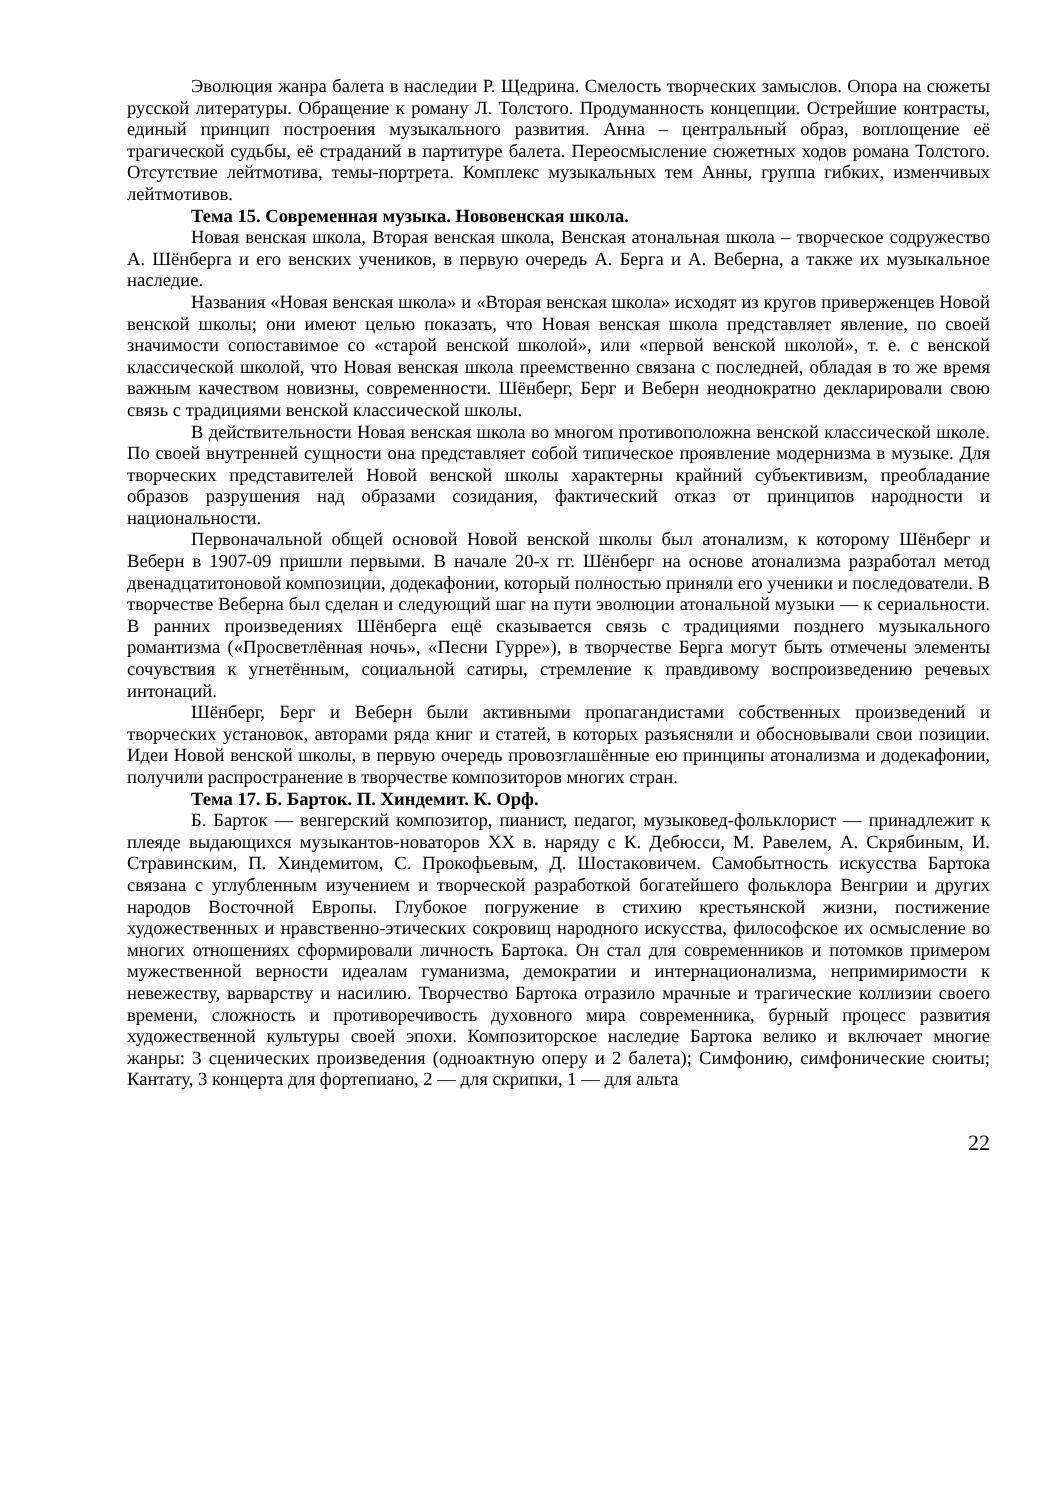Эволюция жанра балета в наследии Р. Щедрина. Смелость творческих замыслов. Опора на сюжеты русской литературы. Обращение к роману Л. Толстого. Продуманность концепции. Острейшие контрасты, единый принцип построения музыкального развития. Анна – центральный образ, воплощение её трагической судьбы, её страданий в партитуре балета. Переосмысление сюжетных ходов романа Толстого. Отсутствие лейтмотива, темы-портрета. Комплекс музыкальных тем Анны, группа гибких, изменчивых лейтмотивов.
Тема 15. Современная музыка. Нововенская школа.
Новая венская школа, Вторая венская школа, Венская атональная школа – творческое содружество А. Шёнберга и его венских учеников, в первую очередь А. Берга и А. Веберна, а также их музыкальное наследие.
Названия «Новая венская школа» и «Вторая венская школа» исходят из кругов приверженцев Новой венской школы; они имеют целью показать, что Новая венская школа представляет явление, по своей значимости сопоставимое со «старой венской школой», или «первой венской школой», т. е. с венской классической школой, что Новая венская школа преемственно связана с последней, обладая в то же время важным качеством новизны, современности. Шёнберг, Берг и Веберн неоднократно декларировали свою связь с традициями венской классической школы.
В действительности Новая венская школа во многом противоположна венской классической школе. По своей внутренней сущности она представляет собой типическое проявление модернизма в музыке. Для творческих представителей Новой венской школы характерны крайний субъективизм, преобладание образов разрушения над образами созидания, фактический отказ от принципов народности и национальности.
Первоначальной общей основой Новой венской школы был атонализм, к которому Шёнберг и Веберн в 1907-09 пришли первыми. В начале 20-х гг. Шёнберг на основе атонализма разработал метод двенадцатитоновой композиции, додекафонии, который полностью приняли его ученики и последователи. В творчестве Веберна был сделан и следующий шаг на пути эволюции атональной музыки — к сериальности. В ранних произведениях Шёнберга ещё сказывается связь с традициями позднего музыкального романтизма («Просветлённая ночь», «Песни Гурре»), в творчестве Берга могут быть отмечены элементы сочувствия к угнетённым, социальной сатиры, стремление к правдивому воспроизведению речевых интонаций.
Шёнберг, Берг и Веберн были активными пропагандистами собственных произведений и творческих установок, авторами ряда книг и статей, в которых разъясняли и обосновывали свои позиции. Идеи Новой венской школы, в первую очередь провозглашённые ею принципы атонализма и додекафонии, получили распространение в творчестве композиторов многих стран.
Тема 17. Б. Барток. П. Хиндемит. К. Орф.
Б. Барток — венгерский композитор, пианист, педагог, музыковед-фольклорист — принадлежит к плеяде выдающихся музыкантов-новаторов XX в. наряду с К. Дебюсси, М. Равелем, А. Скрябиным, И. Стравинским, П. Хиндемитом, С. Прокофьевым, Д. Шостаковичем. Самобытность искусства Бартока связана с углубленным изучением и творческой разработкой богатейшего фольклора Венгрии и других народов Восточной Европы. Глубокое погружение в стихию крестьянской жизни, постижение художественных и нравственно-этических сокровищ народного искусства, философское их осмысление во многих отношениях сформировали личность Бартока. Он стал для современников и потомков примером мужественной верности идеалам гуманизма, демократии и интернационализма, непримиримости к невежеству, варварству и насилию. Творчество Бартока отразило мрачные и трагические коллизии своего времени, сложность и противоречивость духовного мира современника, бурный процесс развития художественной культуры своей эпохи. Композиторское наследие Бартока велико и включает многие жанры: 3 сценических произведения (одноактную оперу и 2 балета); Симфонию, симфонические сюиты; Кантату, 3 концерта для фортепиано, 2 — для скрипки, 1 — для альта
22